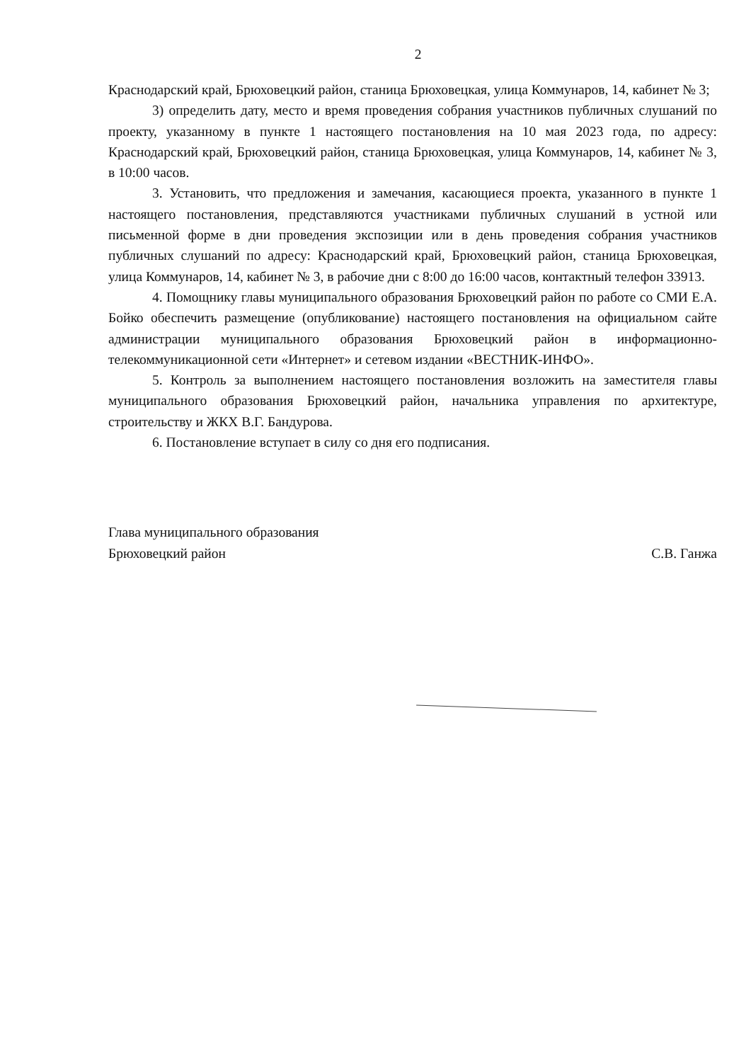2
Краснодарский край, Брюховецкий район, станица Брюховецкая, улица Коммунаров, 14, кабинет № 3;
3) определить дату, место и время проведения собрания участников публичных слушаний по проекту, указанному в пункте 1 настоящего постановления на 10 мая 2023 года, по адресу: Краснодарский край, Брюховецкий район, станица Брюховецкая, улица Коммунаров, 14, кабинет № 3, в 10:00 часов.
3. Установить, что предложения и замечания, касающиеся проекта, указанного в пункте 1 настоящего постановления, представляются участниками публичных слушаний в устной или письменной форме в дни проведения экспозиции или в день проведения собрания участников публичных слушаний по адресу: Краснодарский край, Брюховецкий район, станица Брюховецкая, улица Коммунаров, 14, кабинет № 3, в рабочие дни с 8:00 до 16:00 часов, контактный телефон 33913.
4. Помощнику главы муниципального образования Брюховецкий район по работе со СМИ Е.А. Бойко обеспечить размещение (опубликование) настоящего постановления на официальном сайте администрации муниципального образования Брюховецкий район в информационно-телекоммуникационной сети «Интернет» и сетевом издании «ВЕСТНИК-ИНФО».
5. Контроль за выполнением настоящего постановления возложить на заместителя главы муниципального образования Брюховецкий район, начальника управления по архитектуре, строительству и ЖКХ В.Г. Бандурова.
6. Постановление вступает в силу со дня его подписания.
Глава муниципального образования
Брюховецкий район
С.В. Ганжа